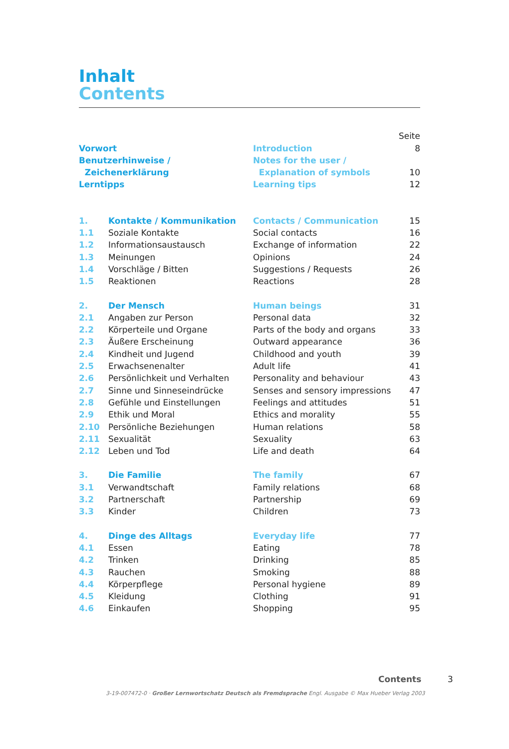Inhalt
Contents
| | | | Seite |
| Vorwort | | Introduction | 8 |
| Benutzerhinweise / | | Notes for the user / | |
| Zeichenerklärung | | Explanation of symbols | 10 |
| Lerntipps | | Learning tips | 12 |
| 1. | Kontakte / Kommunikation | Contacts / Communication | 15 |
| 1.1 | Soziale Kontakte | Social contacts | 16 |
| 1.2 | Informationsaustausch | Exchange of information | 22 |
| 1.3 | Meinungen | Opinions | 24 |
| 1.4 | Vorschläge / Bitten | Suggestions / Requests | 26 |
| 1.5 | Reaktionen | Reactions | 28 |
| 2. | Der Mensch | Human beings | 31 |
| 2.1 | Angaben zur Person | Personal data | 32 |
| 2.2 | Körperteile und Organe | Parts of the body and organs | 33 |
| 2.3 | Äußere Erscheinung | Outward appearance | 36 |
| 2.4 | Kindheit und Jugend | Childhood and youth | 39 |
| 2.5 | Erwachsenenalter | Adult life | 41 |
| 2.6 | Persönlichkeit und Verhalten | Personality and behaviour | 43 |
| 2.7 | Sinne und Sinneseindrücke | Senses and sensory impressions | 47 |
| 2.8 | Gefühle und Einstellungen | Feelings and attitudes | 51 |
| 2.9 | Ethik und Moral | Ethics and morality | 55 |
| 2.10 | Persönliche Beziehungen | Human relations | 58 |
| 2.11 | Sexualität | Sexuality | 63 |
| 2.12 | Leben und Tod | Life and death | 64 |
| 3. | Die Familie | The family | 67 |
| 3.1 | Verwandtschaft | Family relations | 68 |
| 3.2 | Partnerschaft | Partnership | 69 |
| 3.3 | Kinder | Children | 73 |
| 4. | Dinge des Alltags | Everyday life | 77 |
| 4.1 | Essen | Eating | 78 |
| 4.2 | Trinken | Drinking | 85 |
| 4.3 | Rauchen | Smoking | 88 |
| 4.4 | Körperpflege | Personal hygiene | 89 |
| 4.5 | Kleidung | Clothing | 91 |
| 4.6 | Einkaufen | Shopping | 95 |
Contents 3
3-19-007472-0 · Großer Lernwortschatz Deutsch als Fremdsprache Engl. Ausgabe © Max Hueber Verlag 2003